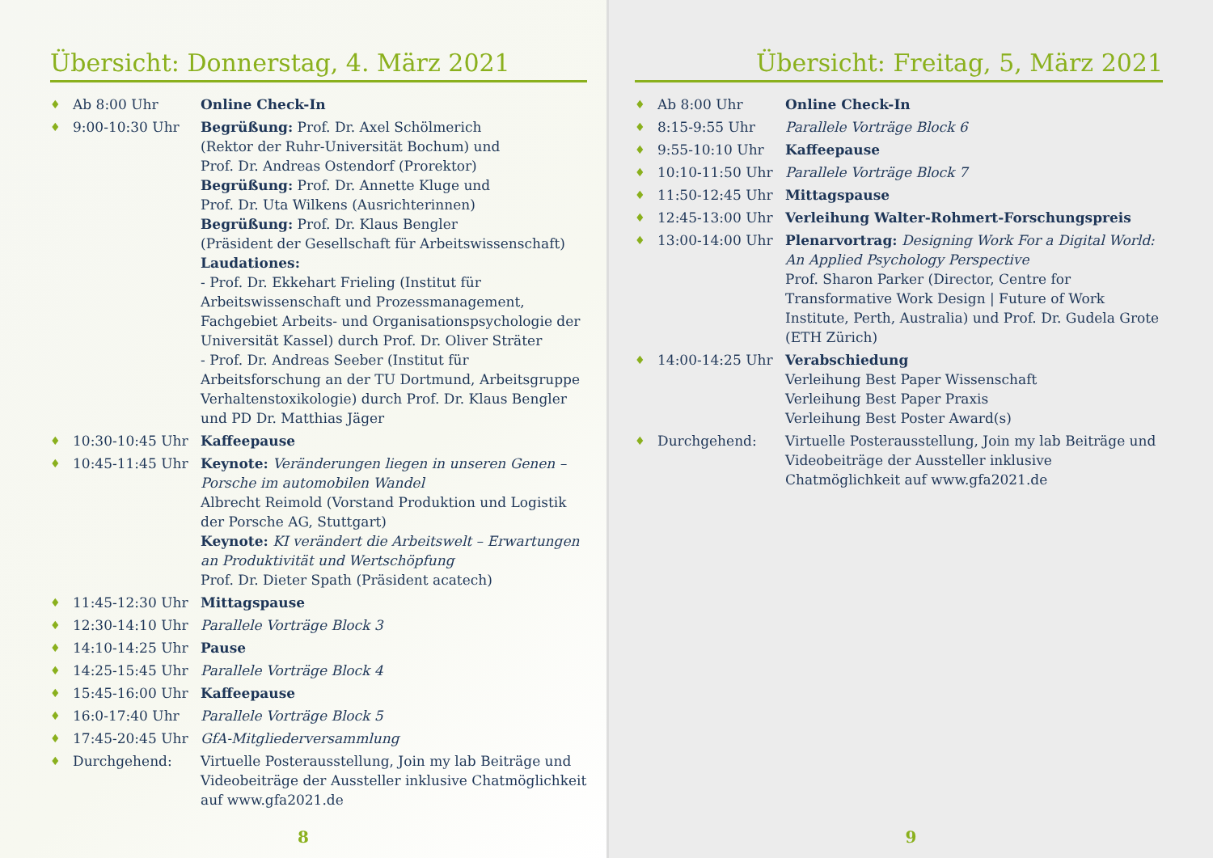Übersicht: Donnerstag, 4. März 2021
| ♦ | Ab 8:00 Uhr | Online Check-In |
| ♦ | 9:00-10:30 Uhr | Begrüßung: Prof. Dr. Axel Schölmerich (Rektor der Ruhr-Universität Bochum) und Prof. Dr. Andreas Ostendorf (Prorektor) Begrüßung: Prof. Dr. Annette Kluge und Prof. Dr. Uta Wilkens (Ausrichterinnen) Begrüßung: Prof. Dr. Klaus Bengler (Präsident der Gesellschaft für Arbeitswissenschaft) Laudationes: - Prof. Dr. Ekkehart Frieling (Institut für Arbeitswissenschaft und Prozessmanagement, Fachgebiet Arbeits- und Organisationspsychologie der Universität Kassel) durch Prof. Dr. Oliver Sträter - Prof. Dr. Andreas Seeber (Institut für Arbeitsforschung an der TU Dortmund, Arbeitsgruppe Verhaltenstoxikologie) durch Prof. Dr. Klaus Bengler und PD Dr. Matthias Jäger |
| ♦ | 10:30-10:45 Uhr | Kaffeepause |
| ♦ | 10:45-11:45 Uhr | Keynote: Veränderungen liegen in unseren Genen – Porsche im automobilen Wandel Albrecht Reimold (Vorstand Produktion und Logistik der Porsche AG, Stuttgart) Keynote: KI verändert die Arbeitswelt – Erwartungen an Produktivität und Wertschöpfung Prof. Dr. Dieter Spath (Präsident acatech) |
| ♦ | 11:45-12:30 Uhr | Mittagspause |
| ♦ | 12:30-14:10 Uhr | Parallele Vorträge Block 3 |
| ♦ | 14:10-14:25 Uhr | Pause |
| ♦ | 14:25-15:45 Uhr | Parallele Vorträge Block 4 |
| ♦ | 15:45-16:00 Uhr | Kaffeepause |
| ♦ | 16:0-17:40 Uhr | Parallele Vorträge Block 5 |
| ♦ | 17:45-20:45 Uhr | GfA-Mitgliederversammlung |
| ♦ | Durchgehend: | Virtuelle Posterausstellung, Join my lab Beiträge und Videobeiträge der Aussteller inklusive Chatmöglichkeit auf www.gfa2021.de |
8
Übersicht: Freitag, 5, März 2021
| ♦ | Ab 8:00 Uhr | Online Check-In |
| ♦ | 8:15-9:55 Uhr | Parallele Vorträge Block 6 |
| ♦ | 9:55-10:10 Uhr | Kaffeepause |
| ♦ | 10:10-11:50 Uhr | Parallele Vorträge Block 7 |
| ♦ | 11:50-12:45 Uhr | Mittagspause |
| ♦ | 12:45-13:00 Uhr | Verleihung Walter-Rohmert-Forschungspreis |
| ♦ | 13:00-14:00 Uhr | Plenarvortrag: Designing Work For a Digital World: An Applied Psychology Perspective Prof. Sharon Parker (Director, Centre for Transformative Work Design / Future of Work Institute, Perth, Australia) und Prof. Dr. Gudela Grote (ETH Zürich) |
| ♦ | 14:00-14:25 Uhr | Verabschiedung Verleihung Best Paper Wissenschaft Verleihung Best Paper Praxis Verleihung Best Poster Award(s) |
| ♦ | Durchgehend: | Virtuelle Posterausstellung, Join my lab Beiträge und Videobeiträge der Aussteller inklusive Chatmöglichkeit auf www.gfa2021.de |
9